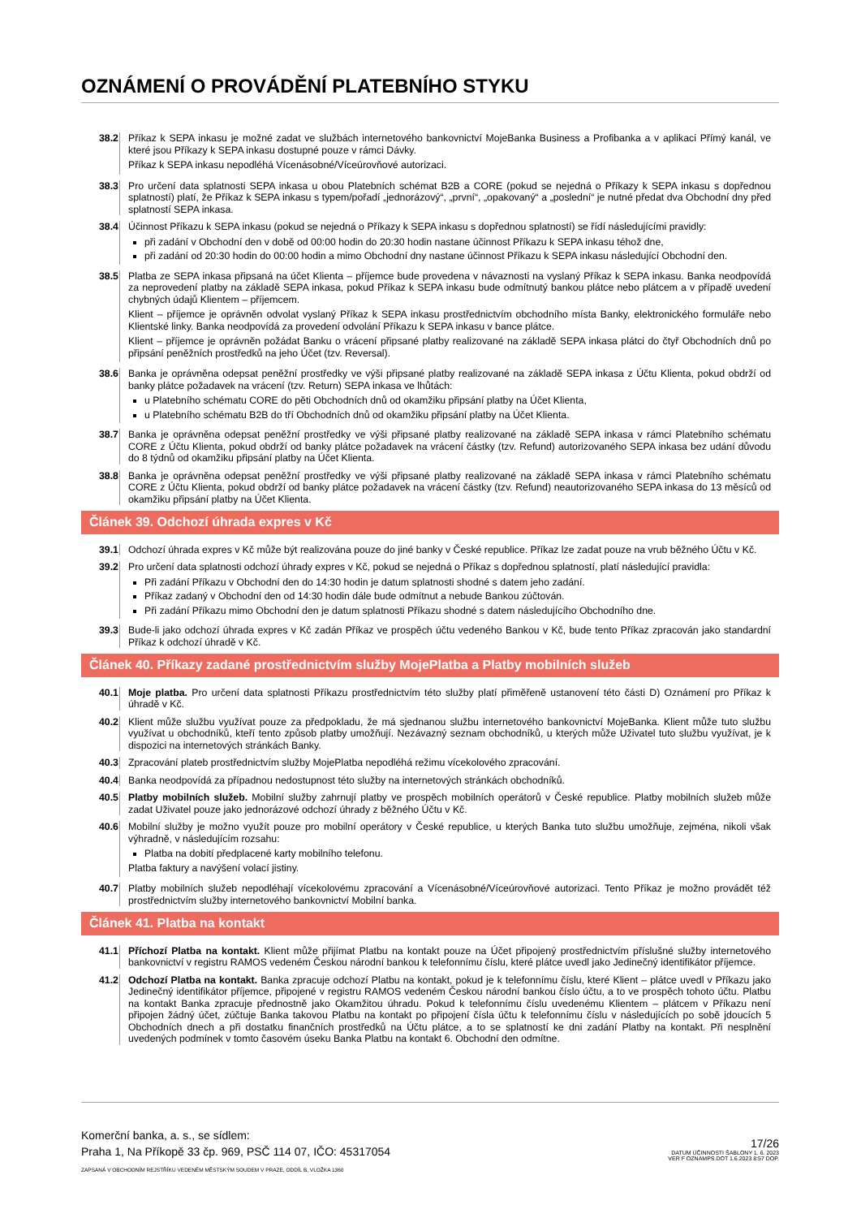OZNÁMENÍ O PROVÁDĚNÍ PLATEBNÍHO STYKU
38.2 Příkaz k SEPA inkasu je možné zadat ve službách internetového bankovnictví MojeBanka Business a Profibanka a v aplikaci Přímý kanál, ve které jsou Příkazy k SEPA inkasu dostupné pouze v rámci Dávky.
Příkaz k SEPA inkasu nepodléhá Vícenásobné/Víceúrovňové autorizaci.
38.3 Pro určení data splatnosti SEPA inkasa u obou Platebních schémat B2B a CORE (pokud se nejedná o Příkazy k SEPA inkasu s dopřednou splatností) platí, že Příkaz k SEPA inkasu s typem/pořadí „jednorázový“, „první“, „opakovaný“ a „poslední“ je nutné předat dva Obchodní dny před splatností SEPA inkasa.
38.4 Účinnost Příkazu k SEPA inkasu (pokud se nejedná o Příkazy k SEPA inkasu s dopřednou splatností) se řídí následujícími pravidly:
při zadání v Obchodní den v době od 00:00 hodin do 20:30 hodin nastane účinnost Příkazu k SEPA inkasu téhož dne,
při zadání od 20:30 hodin do 00:00 hodin a mimo Obchodní dny nastane účinnost Příkazu k SEPA inkasu následující Obchodní den.
38.5 Platba ze SEPA inkasa připsaná na účet Klienta – příjemce bude provedena v návaznosti na vyslaný Příkaz k SEPA inkasu. Banka neodpovídá za neprovedení platby na základě SEPA inkasa, pokud Příkaz k SEPA inkasu bude odmítnutý bankou plátce nebo plátcem a v případě uvedení chybných údajů Klientem – příjemcem.
Klient – příjemce je oprávněn odvolat vyslaný Příkaz k SEPA inkasu prostřednictvím obchodního místa Banky, elektronického formuláře nebo Klientské linky. Banka neodpovídá za provedení odvolání Příkazu k SEPA inkasu v bance plátce.
Klient – příjemce je oprávněn požádat Banku o vrácení připsané platby realizované na základě SEPA inkasa plátci do čtyř Obchodních dnů po připsání peněžních prostředků na jeho Účet (tzv. Reversal).
38.6 Banka je oprávněna odepsat peněžní prostředky ve výši připsané platby realizované na základě SEPA inkasa z Účtu Klienta, pokud obdrží od banky plátce požadavek na vrácení (tzv. Return) SEPA inkasa ve lhůtách:
u Platebního schématu CORE do pěti Obchodních dnů od okamžiku připsání platby na Účet Klienta,
u Platebního schématu B2B do tří Obchodních dnů od okamžiku připsání platby na Účet Klienta.
38.7 Banka je oprávněna odepsat peněžní prostředky ve výši připsané platby realizované na základě SEPA inkasa v rámci Platebního schématu CORE z Účtu Klienta, pokud obdrží od banky plátce požadavek na vrácení částky (tzv. Refund) autorizovaného SEPA inkasa bez udání důvodu do 8 týdnů od okamžiku připsání platby na Účet Klienta.
38.8 Banka je oprávněna odepsat peněžní prostředky ve výši připsané platby realizované na základě SEPA inkasa v rámci Platebního schématu CORE z Účtu Klienta, pokud obdrží od banky plátce požadavek na vrácení částky (tzv. Refund) neautorizovaného SEPA inkasa do 13 měsíců od okamžiku připsání platby na Účet Klienta.
Článek 39. Odchozí úhrada expres v Kč
39.1 Odchozí úhrada expres v Kč může být realizována pouze do jiné banky v České republice. Příkaz lze zadat pouze na vrub běžného Účtu v Kč.
39.2 Pro určení data splatnosti odchozí úhrady expres v Kč, pokud se nejedná o Příkaz s dopřednou splatností, platí následující pravidla:
Při zadání Příkazu v Obchodní den do 14:30 hodin je datum splatnosti shodné s datem jeho zadání.
Příkaz zadaný v Obchodní den od 14:30 hodin dále bude odmítnut a nebude Bankou zúčtován.
Při zadání Příkazu mimo Obchodní den je datum splatnosti Příkazu shodné s datem následujícího Obchodního dne.
39.3 Bude-li jako odchozí úhrada expres v Kč zadán Příkaz ve prospěch účtu vedeného Bankou v Kč, bude tento Příkaz zpracován jako standardní Příkaz k odchozí úhradě v Kč.
Článek 40. Příkazy zadané prostřednictvím služby MojePlatba a Platby mobilních služeb
40.1 Moje platba. Pro určení data splatnosti Příkazu prostřednictvím této služby platí přiměřeně ustanovení této části D) Oznámení pro Příkaz k úhradě v Kč.
40.2 Klient může službu využívat pouze za předpokladu, že má sjednanou službu internetového bankovnictví MojeBanka. Klient může tuto službu využívat u obchodníků, kteří tento způsob platby umožňují. Nezávazný seznam obchodníků, u kterých může Uživatel tuto službu využívat, je k dispozici na internetových stránkách Banky.
40.3 Zpracování plateb prostřednictvím služby MojePlatba nepodléhá režimu vícekolového zpracování.
40.4 Banka neodpovídá za případnou nedostupnost této služby na internetových stránkách obchodníků.
40.5 Platby mobilních služeb. Mobilní služby zahrnují platby ve prospěch mobilních operátorů v České republice. Platby mobilních služeb může zadat Uživatel pouze jako jednorázové odchozí úhrady z běžného Účtu v Kč.
40.6 Mobilní služby je možno využít pouze pro mobilní operátory v České republice, u kterých Banka tuto službu umožňuje, zejména, nikoli však výhradně, v následujícím rozsahu:
Platba na dobití předplacené karty mobilního telefonu.
Platba faktury a navýšení volací jistiny.
40.7 Platby mobilních služeb nepodléhají vícekolovému zpracování a Vícenásobné/Víceúrovňové autorizaci. Tento Příkaz je možno provádět též prostřednictvím služby internetového bankovnictví Mobilní banka.
Článek 41. Platba na kontakt
41.1 Příchozí Platba na kontakt. Klient může přijímat Platbu na kontakt pouze na Účet připojený prostřednictvím příslušné služby internetového bankovnictví v registru RAMOS vedeném Českou národní bankou k telefonnímu číslu, které plátce uvedl jako Jedinečný identifikátor příjemce.
41.2 Odchozí Platba na kontakt. Banka zpracuje odchozí Platbu na kontakt, pokud je k telefonnímu číslu, které Klient – plátce uvedl v Příkazu jako Jedinečný identifikátor příjemce, připojené v registru RAMOS vedeném Českou národní bankou číslo účtu, a to ve prospěch tohoto účtu. Platbu na kontakt Banka zpracuje přednostně jako Okamžitou úhradu. Pokud k telefonnímu číslu uvedenému Klientem – plátcem v Příkazu není připojen žádný účet, zúčtuje Banka takovou Platbu na kontakt po připojení čísla účtu k telefonnímu číslu v následujících po sobě jdoucích 5 Obchodních dnech a při dostatku finančních prostředků na Účtu plátce, a to se splatností ke dni zadání Platby na kontakt. Při nesplnění uvedených podmínek v tomto časovém úseku Banka Platbu na kontakt 6. Obchodní den odmítne.
Komerční banka, a. s., se sídlem:
Praha 1, Na Příkopě 33 čp. 969, PSČ 114 07, IČO: 45317054
ZAPSANÁ V OBCHODNÍM REJSTŘÍKU VEDENÉM MĚSTSKÝM SOUDEM V PRAZE, ODDÍL B, VLOŽKA 1360
17/26
DATUM ÚČINNOSTI ŠABLONY 1. 6. 2023
VER F OZNAMPS.DOT 1.6.2023 8:57 DOP.